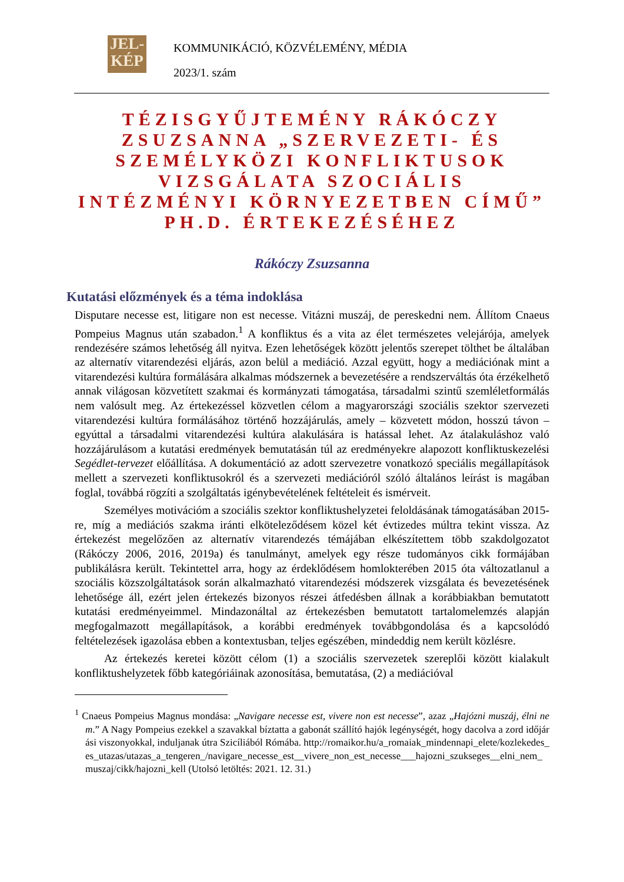JEL-
KÉP
KOMMUNIKÁCIÓ, KÖZVÉLEMÉNY, MÉDIA
2023/1. szám
TÉZISGYŰJTEMÉNY RÁKÓCZY ZSUZSANNA „SZERVEZETI- ÉS SZEMÉLYKÖZI KONFLIKTUSOK VIZSGÁLATA SZOCIÁLIS INTÉZMÉNYI KÖRNYEZETBEN CÍMŰ” PH.D. ÉRTEKEZÉSÉHEZ
Rákóczy Zsuzsanna
Kutatási előzmények és a téma indoklása
Disputare necesse est, litigare non est necesse. Vitázni muszáj, de pereskedni nem. Állítom Cnaeus Pompeius Magnus után szabadon.<sup>1</sup> A konfliktus és a vita az élet természetes velejárója, amelyek rendezésére számos lehetőség áll nyitva. Ezen lehetőségek között jelentős szerepet tölthet be általában az alternatív vitarendezési eljárás, azon belül a mediáció. Azzal együtt, hogy a mediációnak mint a vitarendezési kultúra formálására alkalmas módszernek a bevezetésére a rendszerváltás óta érzékelhető annak világosan közvetített szakmai és kormányzati támogatása, társadalmi szintű szemléletformálás nem valósult meg. Az értekezéssel közvetlen célom a magyarországi szociális szektor szervezeti vitarendezési kultúra formálásához történő hozzájárulás, amely – közvetett módon, hosszú távon – egyúttal a társadalmi vitarendezési kultúra alakulására is hatással lehet. Az átalakuláshoz való hozzájárulásom a kutatási eredmények bemutatásán túl az eredményekre alapozott konfliktuskezelési Segédlet-tervezet előállítása. A dokumentáció az adott szervezetre vonatkozó speciális megállapítások mellett a szervezeti konfliktusokról és a szervezeti mediációról szóló általános leírást is magában foglal, továbbá rögzíti a szolgáltatás igénybevételének feltételeit és ismérveit.
Személyes motivációm a szociális szektor konfliktushelyzetei feloldásának támogatásában 2015-re, míg a mediációs szakma iránti elköteleződésem közel két évtizedes múltra tekint vissza. Az értekezést megelőzően az alternatív vitarendezés témájában elkészítettem több szakdolgozatot (Rákóczy 2006, 2016, 2019a) és tanulmányt, amelyek egy része tudományos cikk formájában publikálásra került. Tekintettel arra, hogy az érdeklődésem homlokterében 2015 óta változatlanul a szociális közszolgáltatások során alkalmazható vitarendezési módszerek vizsgálata és bevezetésének lehetősége áll, ezért jelen értekezés bizonyos részei átfedésben állnak a korábbiakban bemutatott kutatási eredményeimmel. Mindazonáltal az értekezésben bemutatott tartalomelemzés alapján megfogalmazott megállapítások, a korábbi eredmények továbbgondolása és a kapcsolódó feltételezések igazolása ebben a kontextusban, teljes egészében, mindeddig nem került közlésre.
Az értekezés keretei között célom (1) a szociális szervezetek szereplői között kialakult konfliktushelyzetek főbb kategóriáinak azonosítása, bemutatása, (2) a mediációval
<sup>1</sup> Cnaeus Pompeius Magnus mondása: „Navigare necesse est, vivere non est necesse”, azaz „Hajózni muszáj, élni nem.” A Nagy Pompeius ezekkel a szavakkal bíztatta a gabonát szállító hajók legénységét, hogy dacolva a zord időjárási viszonyokkal, induljanak útra Szicíliából Rómába. http://romaikor.hu/a_romaiak_mindennapi_elete/kozlekedes_es_utazas/utazas_a_tengeren_/navigare_necesse_est__vivere_non_est_necesse___hajozni_szukseges__elni_nem_muszaj/cikk/hajozni_kell (Utolsó letöltés: 2021. 12. 31.)